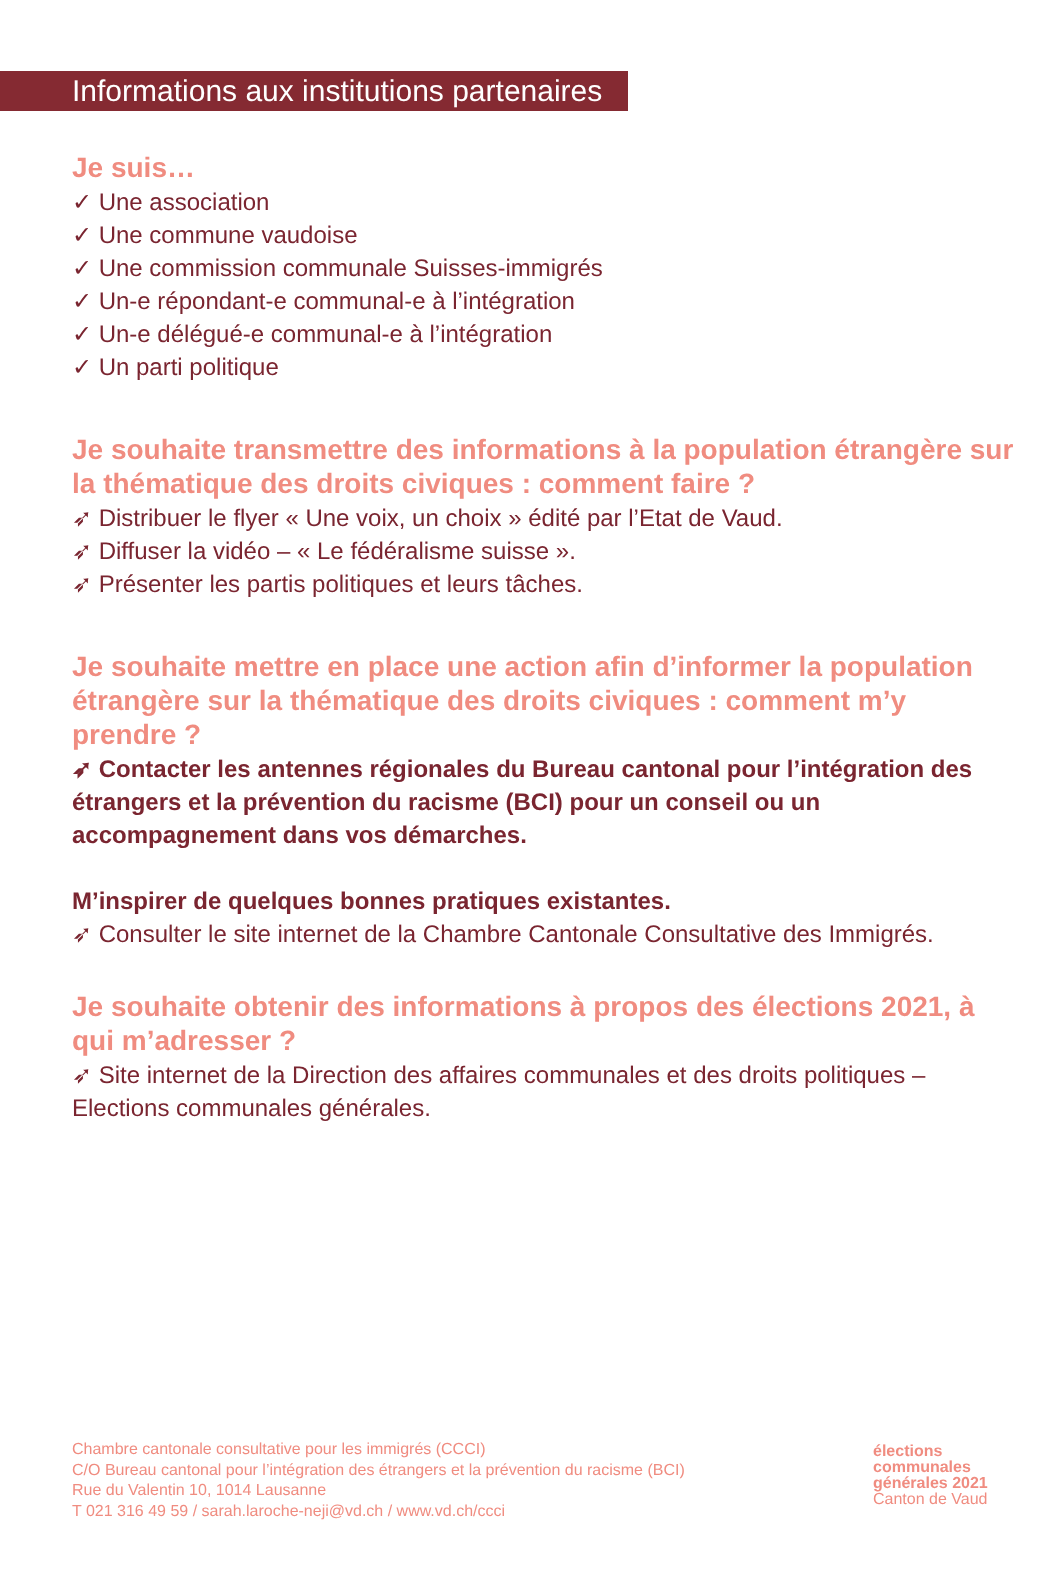Informations aux institutions partenaires
Je suis…
✓ Une association
✓ Une commune vaudoise
✓ Une commission communale Suisses-immigrés
✓ Un-e répondant-e communal-e à l’intégration
✓ Un-e délégué-e communal-e à l’intégration
✓ Un parti politique
Je souhaite transmettre des informations à la population étrangère sur la thématique des droits civiques : comment faire ?
➶ Distribuer le flyer « Une voix, un choix » édité par l’Etat de Vaud.
➶ Diffuser la vidéo – « Le fédéralisme suisse ».
➶ Présenter les partis politiques et leurs tâches.
Je souhaite mettre en place une action afin d’informer la population étrangère sur la thématique des droits civiques : comment m’y prendre ?
➶ Contacter les antennes régionales du Bureau cantonal pour l’intégration des étrangers et la prévention du racisme (BCI) pour un conseil ou un accompagnement dans vos démarches.
M’inspirer de quelques bonnes pratiques existantes.
➶ Consulter le site internet de la Chambre Cantonale Consultative des Immigrés.
Je souhaite obtenir des informations à propos des élections 2021, à qui m’adresser ?
➶ Site internet de la Direction des affaires communales et des droits politiques – Elections communales générales.
Chambre cantonale consultative pour les immigrés (CCCI)
C/O Bureau cantonal pour l’intégration des étrangers et la prévention du racisme (BCI)
Rue du Valentin 10, 1014 Lausanne
T 021 316 49 59 / sarah.laroche-neji@vd.ch / www.vd.ch/ccci
élections
communales
générales 2021
Canton de Vaud